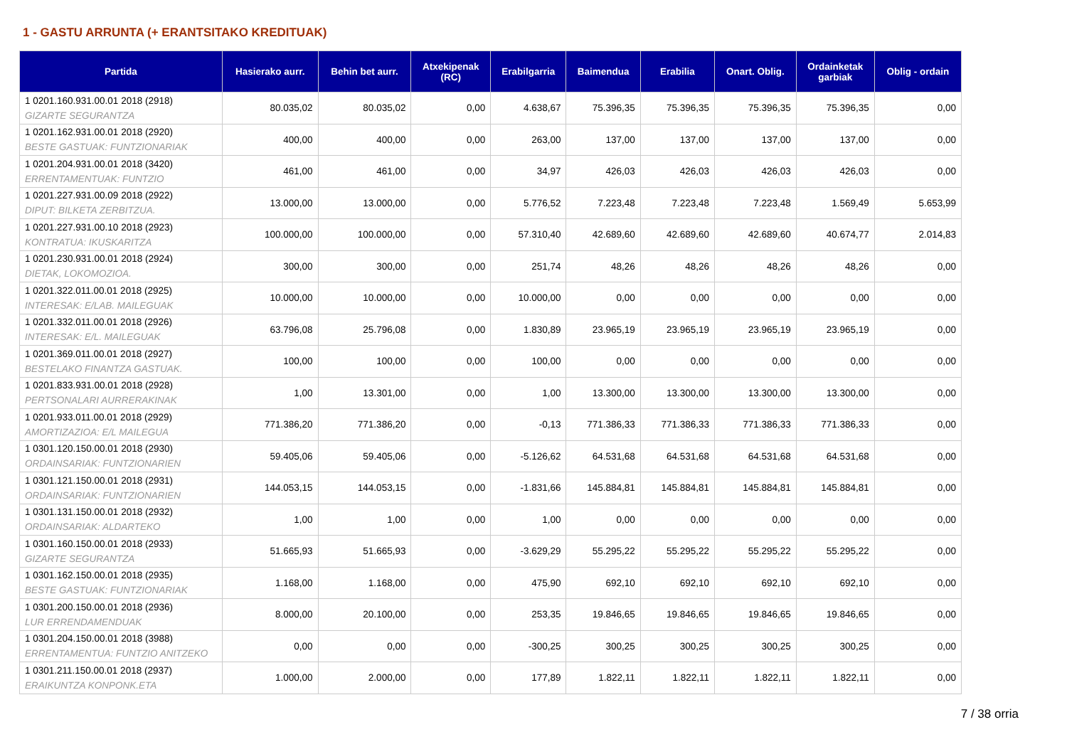1 - GASTU ARRUNTA (+ ERANTSITAKO KREDITUAK)
| Partida | Hasierako aurr. | Behin bet aurr. | Atxekipenak (RC) | Erabilgarria | Baimendua | Erabilia | Onart. Oblig. | Ordainketak garbiak | Oblig - ordain |
| --- | --- | --- | --- | --- | --- | --- | --- | --- | --- |
| 1 0201.160.931.00.01 2018 (2918) GIZARTE SEGURANTZA | 80.035,02 | 80.035,02 | 0,00 | 4.638,67 | 75.396,35 | 75.396,35 | 75.396,35 | 75.396,35 | 0,00 |
| 1 0201.162.931.00.01 2018 (2920) BESTE GASTUAK: FUNTZIONARIAK | 400,00 | 400,00 | 0,00 | 263,00 | 137,00 | 137,00 | 137,00 | 137,00 | 0,00 |
| 1 0201.204.931.00.01 2018 (3420) ERRENTAMENTUAK: FUNTZIO | 461,00 | 461,00 | 0,00 | 34,97 | 426,03 | 426,03 | 426,03 | 426,03 | 0,00 |
| 1 0201.227.931.00.09 2018 (2922) DIPUT: BILKETA ZERBITZUA. | 13.000,00 | 13.000,00 | 0,00 | 5.776,52 | 7.223,48 | 7.223,48 | 7.223,48 | 1.569,49 | 5.653,99 |
| 1 0201.227.931.00.10 2018 (2923) KONTRATUA: IKUSKARITZA | 100.000,00 | 100.000,00 | 0,00 | 57.310,40 | 42.689,60 | 42.689,60 | 42.689,60 | 40.674,77 | 2.014,83 |
| 1 0201.230.931.00.01 2018 (2924) DIETAK, LOKOMOZIOA. | 300,00 | 300,00 | 0,00 | 251,74 | 48,26 | 48,26 | 48,26 | 48,26 | 0,00 |
| 1 0201.322.011.00.01 2018 (2925) INTERESAK: E/LAB. MAILEGUAK | 10.000,00 | 10.000,00 | 0,00 | 10.000,00 | 0,00 | 0,00 | 0,00 | 0,00 | 0,00 |
| 1 0201.332.011.00.01 2018 (2926) INTERESAK: E/L. MAILEGUAK | 63.796,08 | 25.796,08 | 0,00 | 1.830,89 | 23.965,19 | 23.965,19 | 23.965,19 | 23.965,19 | 0,00 |
| 1 0201.369.011.00.01 2018 (2927) BESTELAKO FINANTZA GASTUAK. | 100,00 | 100,00 | 0,00 | 100,00 | 0,00 | 0,00 | 0,00 | 0,00 | 0,00 |
| 1 0201.833.931.00.01 2018 (2928) PERTSONALARI AURRERAKINAK | 1,00 | 13.301,00 | 0,00 | 1,00 | 13.300,00 | 13.300,00 | 13.300,00 | 13.300,00 | 0,00 |
| 1 0201.933.011.00.01 2018 (2929) AMORTIZAZIOA: E/L MAILEGUA | 771.386,20 | 771.386,20 | 0,00 | -0,13 | 771.386,33 | 771.386,33 | 771.386,33 | 771.386,33 | 0,00 |
| 1 0301.120.150.00.01 2018 (2930) ORDAINSARIAK: FUNTZIONARIEN | 59.405,06 | 59.405,06 | 0,00 | -5.126,62 | 64.531,68 | 64.531,68 | 64.531,68 | 64.531,68 | 0,00 |
| 1 0301.121.150.00.01 2018 (2931) ORDAINSARIAK: FUNTZIONARIEN | 144.053,15 | 144.053,15 | 0,00 | -1.831,66 | 145.884,81 | 145.884,81 | 145.884,81 | 145.884,81 | 0,00 |
| 1 0301.131.150.00.01 2018 (2932) ORDAINSARIAK: ALDARTEKO | 1,00 | 1,00 | 0,00 | 1,00 | 0,00 | 0,00 | 0,00 | 0,00 | 0,00 |
| 1 0301.160.150.00.01 2018 (2933) GIZARTE SEGURANTZA | 51.665,93 | 51.665,93 | 0,00 | -3.629,29 | 55.295,22 | 55.295,22 | 55.295,22 | 55.295,22 | 0,00 |
| 1 0301.162.150.00.01 2018 (2935) BESTE GASTUAK: FUNTZIONARIAK | 1.168,00 | 1.168,00 | 0,00 | 475,90 | 692,10 | 692,10 | 692,10 | 692,10 | 0,00 |
| 1 0301.200.150.00.01 2018 (2936) LUR ERRENDAMENDUAK | 8.000,00 | 20.100,00 | 0,00 | 253,35 | 19.846,65 | 19.846,65 | 19.846,65 | 19.846,65 | 0,00 |
| 1 0301.204.150.00.01 2018 (3988) ERRENTAMENTUA: FUNTZIO ANITZEKO | 0,00 | 0,00 | 0,00 | -300,25 | 300,25 | 300,25 | 300,25 | 300,25 | 0,00 |
| 1 0301.211.150.00.01 2018 (2937) ERAIKUNTZA KONPONK.ETA | 1.000,00 | 2.000,00 | 0,00 | 177,89 | 1.822,11 | 1.822,11 | 1.822,11 | 1.822,11 | 0,00 |
7 / 38 orria